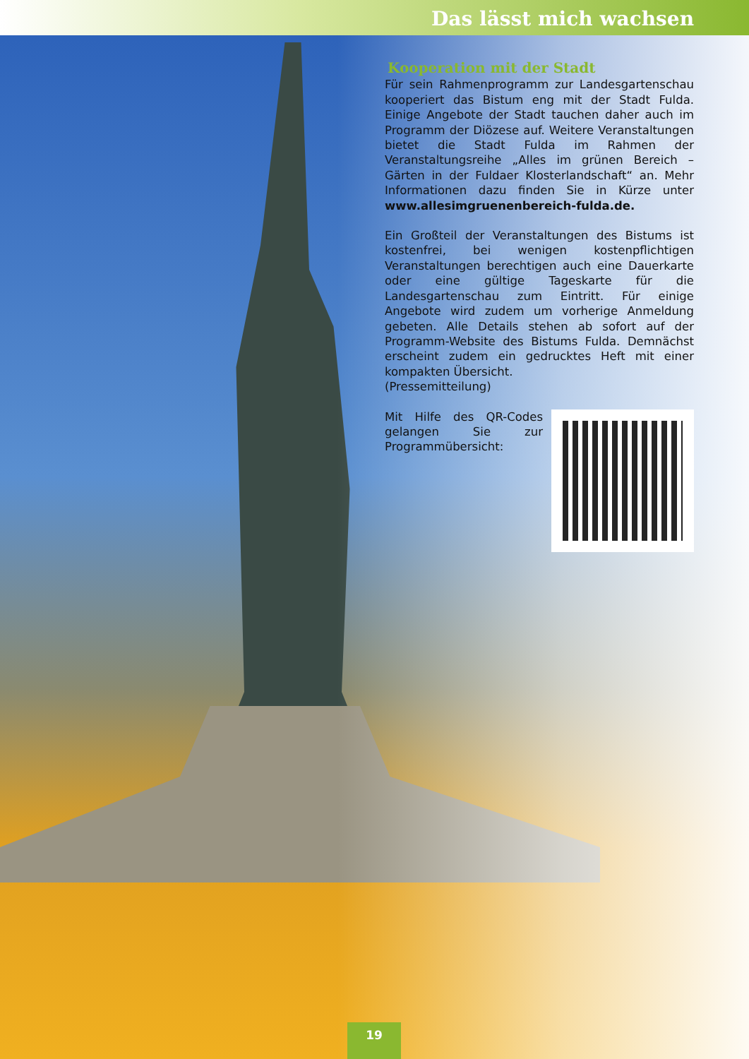Das lässt mich wachsen
Kooperation mit der Stadt
Für sein Rahmenprogramm zur Landesgartenschau kooperiert das Bistum eng mit der Stadt Fulda. Einige Angebote der Stadt tauchen daher auch im Programm der Diözese auf. Weitere Veranstaltungen bietet die Stadt Fulda im Rahmen der Veranstaltungsreihe „Alles im grünen Bereich – Gärten in der Fuldaer Klosterlandschaft“ an. Mehr Informationen dazu finden Sie in Kürze unter www.allesimgruenenbereich-fulda.de.
Ein Großteil der Veranstaltungen des Bistums ist kostenfrei, bei wenigen kostenpflichtigen Veranstaltungen berechtigen auch eine Dauerkarte oder eine gültige Tageskarte für die Landesgartenschau zum Eintritt. Für einige Angebote wird zudem um vorherige Anmeldung gebeten. Alle Details stehen ab sofort auf der Programm-Website des Bistums Fulda. Demnächst erscheint zudem ein gedrucktes Heft mit einer kompakten Übersicht.
(Pressemitteilung)
Mit Hilfe des QR-Codes gelangen Sie zur Programmübersicht:
19